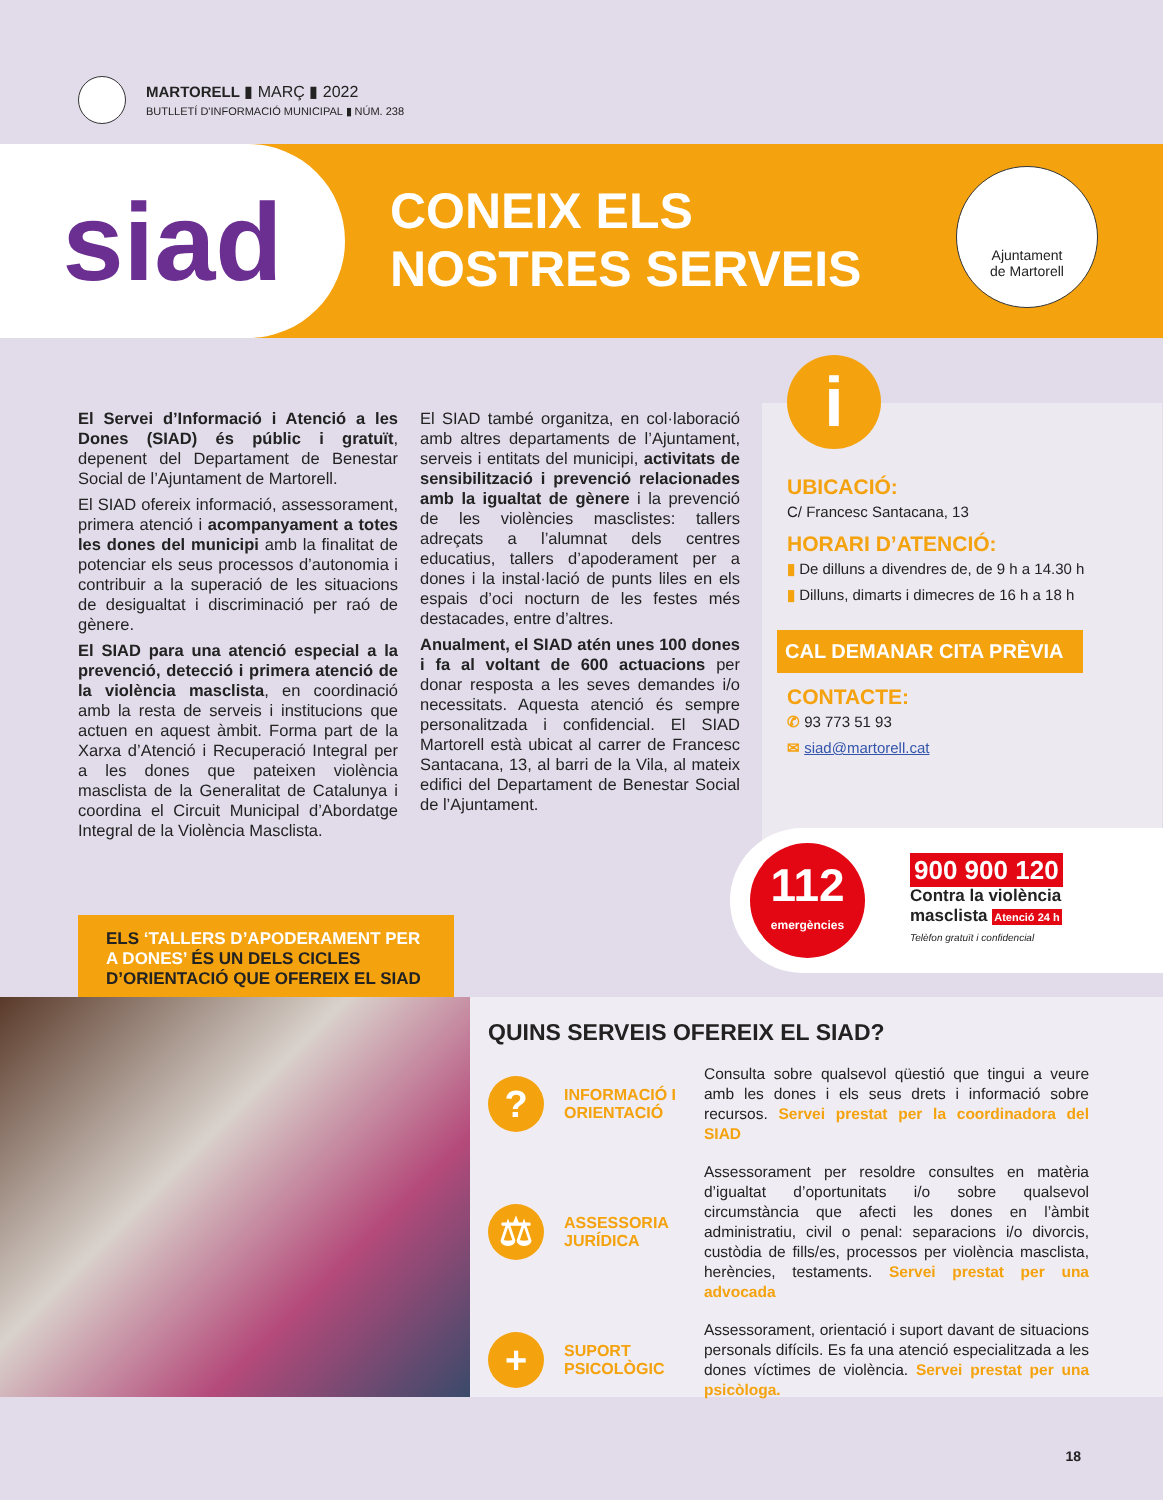MARTORELL ▮ MARÇ ▮ 2022
BUTLLETÍ D'INFORMACIÓ MUNICIPAL ▮ NÚM. 238
siad
CONEIX ELS
NOSTRES SERVEIS
Ajuntament
de Martorell
El Servei d’Informació i Atenció a les Dones (SIAD) és públic i gratuït, depenent del Departament de Benestar Social de l’Ajuntament de Martorell.
El SIAD ofereix informació, assessorament, primera atenció i acompanyament a totes les dones del municipi amb la finalitat de potenciar els seus processos d’autonomia i contribuir a la superació de les situacions de desigualtat i discriminació per raó de gènere.
El SIAD para una atenció especial a la prevenció, detecció i primera atenció de la violència masclista, en coordinació amb la resta de serveis i institucions que actuen en aquest àmbit. Forma part de la Xarxa d’Atenció i Recuperació Integral per a les dones que pateixen violència masclista de la Generalitat de Catalunya i coordina el Circuit Municipal d’Abordatge Integral de la Violència Masclista.
El SIAD també organitza, en col·laboració amb altres departaments de l’Ajuntament, serveis i entitats del municipi, activitats de sensibilització i prevenció relacionades amb la igualtat de gènere i la prevenció de les violències masclistes: tallers adreçats a l’alumnat dels centres educatius, tallers d’apoderament per a dones i la instal·lació de punts liles en els espais d’oci nocturn de les festes més destacades, entre d’altres.
Anualment, el SIAD atén unes 100 dones i fa al voltant de 600 actuacions per donar resposta a les seves demandes i/o necessitats. Aquesta atenció és sempre personalitzada i confidencial. El SIAD Martorell està ubicat al carrer de Francesc Santacana, 13, al barri de la Vila, al mateix edifici del Departament de Benestar Social de l’Ajuntament.
i
UBICACIÓ:
C/ Francesc Santacana, 13
HORARI D’ATENCIÓ:
▮ De dilluns a divendres de, de 9 h a 14.30 h
▮ Dilluns, dimarts i dimecres de 16 h a 18 h
CAL DEMANAR CITA PRÈVIA
CONTACTE:
✆ 93 773 51 93
✉ siad@martorell.cat
112
emergències
900 900 120
Contra la violència
masclista Atenció 24 h
Telèfon gratuït i confidencial
ELS ‘TALLERS D’APODERAMENT PER A DONES’ ÉS UN DELS CICLES D’ORIENTACIÓ QUE OFEREIX EL SIAD
QUINS SERVEIS OFEREIX EL SIAD?
?
INFORMACIÓ I ORIENTACIÓ
Consulta sobre qualsevol qüestió que tingui a veure amb les dones i els seus drets i informació sobre recursos. Servei prestat per la coordinadora del SIAD
⚖
ASSESSORIA JURÍDICA
Assessorament per resoldre consultes en matèria d’igualtat d’oportunitats i/o sobre qualsevol circumstància que afecti les dones en l’àmbit administratiu, civil o penal: separacions i/o divorcis, custòdia de fills/es, processos per violència masclista, herències, testaments. Servei prestat per una advocada
+
SUPORT PSICOLÒGIC
Assessorament, orientació i suport davant de situacions personals difícils. Es fa una atenció especialitzada a les dones víctimes de violència. Servei prestat per una psicòloga.
18